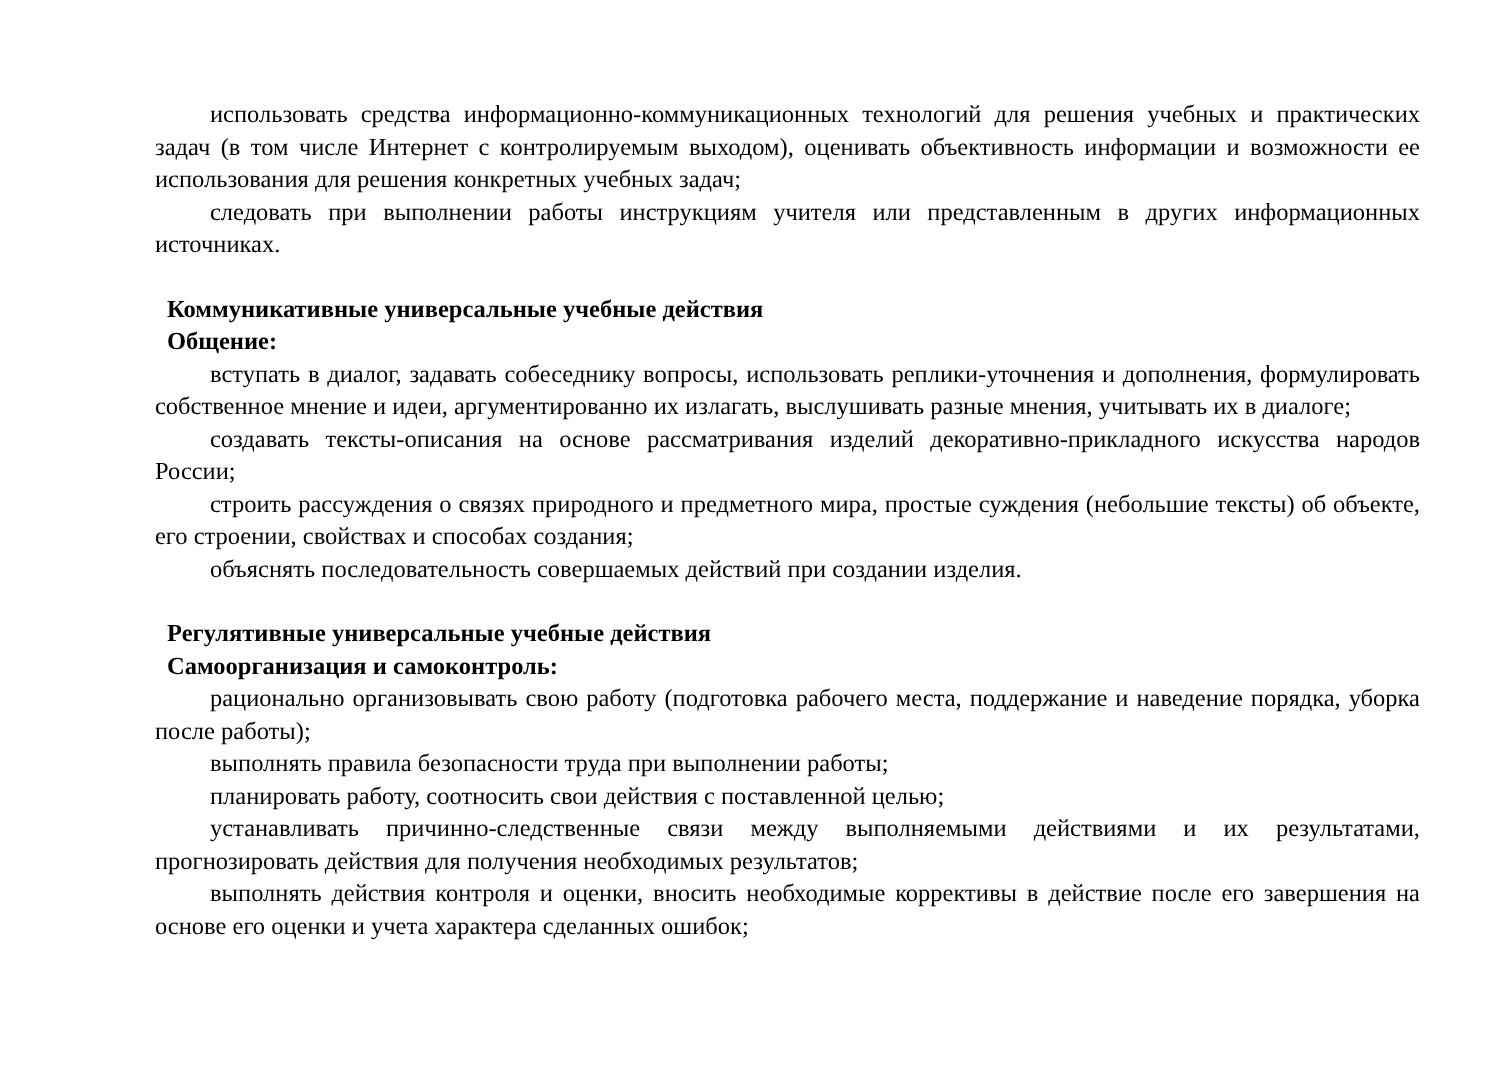использовать средства информационно-коммуникационных технологий для решения учебных и практических задач (в том числе Интернет с контролируемым выходом), оценивать объективность информации и возможности ее использования для решения конкретных учебных задач;
следовать при выполнении работы инструкциям учителя или представленным в других информационных источниках.
Коммуникативные универсальные учебные действия
Общение:
вступать в диалог, задавать собеседнику вопросы, использовать реплики-уточнения и дополнения, формулировать собственное мнение и идеи, аргументированно их излагать, выслушивать разные мнения, учитывать их в диалоге;
создавать тексты-описания на основе рассматривания изделий декоративно-прикладного искусства народов России;
строить рассуждения о связях природного и предметного мира, простые суждения (небольшие тексты) об объекте, его строении, свойствах и способах создания;
объяснять последовательность совершаемых действий при создании изделия.
Регулятивные универсальные учебные действия
Самоорганизация и самоконтроль:
рационально организовывать свою работу (подготовка рабочего места, поддержание и наведение порядка, уборка после работы);
выполнять правила безопасности труда при выполнении работы;
планировать работу, соотносить свои действия с поставленной целью;
устанавливать причинно-следственные связи между выполняемыми действиями и их результатами, прогнозировать действия для получения необходимых результатов;
выполнять действия контроля и оценки, вносить необходимые коррективы в действие после его завершения на основе его оценки и учета характера сделанных ошибок;